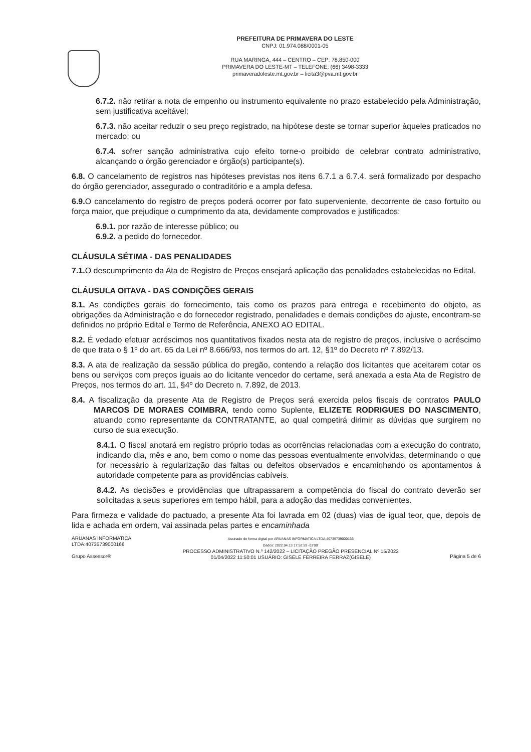PREFEITURA DE PRIMAVERA DO LESTE
CNPJ: 01.974.088/0001-05
RUA MARINGA, 444 – CENTRO – CEP: 78.850-000
PRIMAVERA DO LESTE-MT – TELEFONE: (66) 3498-3333
primaveradoleste.mt.gov.br – licita3@pva.mt.gov.br
6.7.2. não retirar a nota de empenho ou instrumento equivalente no prazo estabelecido pela Administração, sem justificativa aceitável;
6.7.3. não aceitar reduzir o seu preço registrado, na hipótese deste se tornar superior àqueles praticados no mercado; ou
6.7.4. sofrer sanção administrativa cujo efeito torne-o proibido de celebrar contrato administrativo, alcançando o órgão gerenciador e órgão(s) participante(s).
6.8. O cancelamento de registros nas hipóteses previstas nos itens 6.7.1 a 6.7.4. será formalizado por despacho do órgão gerenciador, assegurado o contraditório e a ampla defesa.
6.9. O cancelamento do registro de preços poderá ocorrer por fato superveniente, decorrente de caso fortuito ou força maior, que prejudique o cumprimento da ata, devidamente comprovados e justificados:
6.9.1. por razão de interesse público; ou
6.9.2. a pedido do fornecedor.
CLÁUSULA SÉTIMA - DAS PENALIDADES
7.1. O descumprimento da Ata de Registro de Preços ensejará aplicação das penalidades estabelecidas no Edital.
CLÁUSULA OITAVA - DAS CONDIÇÕES GERAIS
8.1. As condições gerais do fornecimento, tais como os prazos para entrega e recebimento do objeto, as obrigações da Administração e do fornecedor registrado, penalidades e demais condições do ajuste, encontram-se definidos no próprio Edital e Termo de Referência, ANEXO AO EDITAL.
8.2. É vedado efetuar acréscimos nos quantitativos fixados nesta ata de registro de preços, inclusive o acréscimo de que trata o § 1º do art. 65 da Lei nº 8.666/93, nos termos do art. 12, §1º do Decreto nº 7.892/13.
8.3. A ata de realização da sessão pública do pregão, contendo a relação dos licitantes que aceitarem cotar os bens ou serviços com preços iguais ao do licitante vencedor do certame, será anexada a esta Ata de Registro de Preços, nos termos do art. 11, §4º do Decreto n. 7.892, de 2013.
8.4. A fiscalização da presente Ata de Registro de Preços será exercida pelos fiscais de contratos PAULO MARCOS DE MORAES COIMBRA, tendo como Suplente, ELIZETE RODRIGUES DO NASCIMENTO, atuando como representante da CONTRATANTE, ao qual competirá dirimir as dúvidas que surgirem no curso de sua execução.
8.4.1. O fiscal anotará em registro próprio todas as ocorrências relacionadas com a execução do contrato, indicando dia, mês e ano, bem como o nome das pessoas eventualmente envolvidas, determinando o que for necessário à regularização das faltas ou defeitos observados e encaminhando os apontamentos à autoridade competente para as providências cabíveis.
8.4.2. As decisões e providências que ultrapassarem a competência do fiscal do contrato deverão ser solicitadas a seus superiores em tempo hábil, para a adoção das medidas convenientes.
Para firmeza e validade do pactuado, a presente Ata foi lavrada em 02 (duas) vias de igual teor, que, depois de lida e achada em ordem, vai assinada pelas partes e encaminhada
ARUANAS INFORMATICA
LTDA:40735739000166
Grupo Assessor®
Assinado de forma digital por ARUANAS INFORMATICA LTDA:40735739000166
Dados: 2022.04.13 17:52:59 -03'00'
PROCESSO ADMINISTRATIVO N.º 142/2022 – LICITAÇÃO PREGÃO PRESENCIAL Nº 15/2022
01/04/2022 11:50:01 USUÁRIO: GISELE FERREIRA FERRAZ(GISELE)
Página 5 de 6